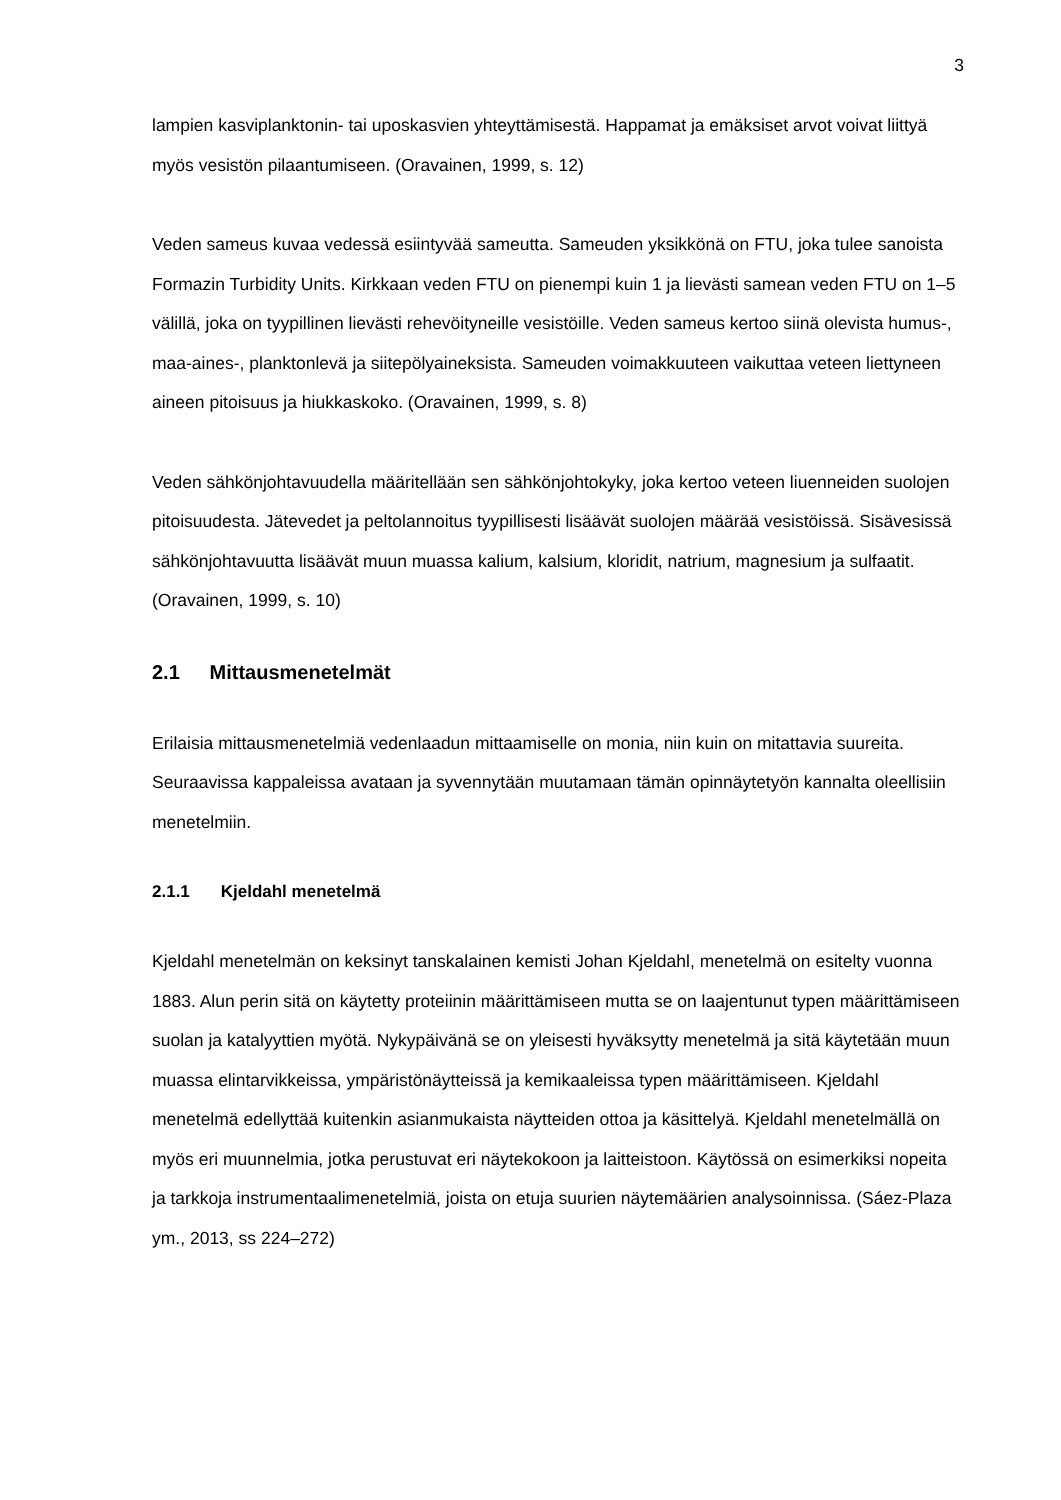3
lampien kasviplanktonin- tai uposkasvien yhteyttämisestä. Happamat ja emäksiset arvot voivat liittyä myös vesistön pilaantumiseen. (Oravainen, 1999, s. 12)
Veden sameus kuvaa vedessä esiintyvää sameutta. Sameuden yksikkönä on FTU, joka tulee sanoista Formazin Turbidity Units. Kirkkaan veden FTU on pienempi kuin 1 ja lievästi samean veden FTU on 1–5 välillä, joka on tyypillinen lievästi rehevöityneille vesistöille. Veden sameus kertoo siinä olevista humus-, maa-aines-, planktonlevä ja siitepölyaineksista. Sameuden voimakkuuteen vaikuttaa veteen liettyneen aineen pitoisuus ja hiukkaskoko. (Oravainen, 1999, s. 8)
Veden sähkönjohtavuudella määritellään sen sähkönjohtokyky, joka kertoo veteen liuenneiden suolojen pitoisuudesta. Jätevedet ja peltolannoitus tyypillisesti lisäävät suolojen määrää vesistöissä. Sisävesissä sähkönjohtavuutta lisäävät muun muassa kalium, kalsium, kloridit, natrium, magnesium ja sulfaatit. (Oravainen, 1999, s. 10)
2.1 Mittausmenetelmät
Erilaisia mittausmenetelmiä vedenlaadun mittaamiselle on monia, niin kuin on mitattavia suureita. Seuraavissa kappaleissa avataan ja syvennytään muutamaan tämän opinnäytetyön kannalta oleellisiin menetelmiin.
2.1.1 Kjeldahl menetelmä
Kjeldahl menetelmän on keksinyt tanskalainen kemisti Johan Kjeldahl, menetelmä on esitelty vuonna 1883. Alun perin sitä on käytetty proteiinin määrittämiseen mutta se on laajentunut typen määrittämiseen suolan ja katalyyttien myötä. Nykypäivänä se on yleisesti hyväksytty menetelmä ja sitä käytetään muun muassa elintarvikkeissa, ympäristönäytteissä ja kemikaaleissa typen määrittämiseen. Kjeldahl menetelmä edellyttää kuitenkin asianmukaista näytteiden ottoa ja käsittelyä. Kjeldahl menetelmällä on myös eri muunnelmia, jotka perustuvat eri näytekokoon ja laitteistoon. Käytössä on esimerkiksi nopeita ja tarkkoja instrumentaalimenetelmiä, joista on etuja suurien näytemäärien analysoinnissa. (Sáez-Plaza ym., 2013, ss 224–272)